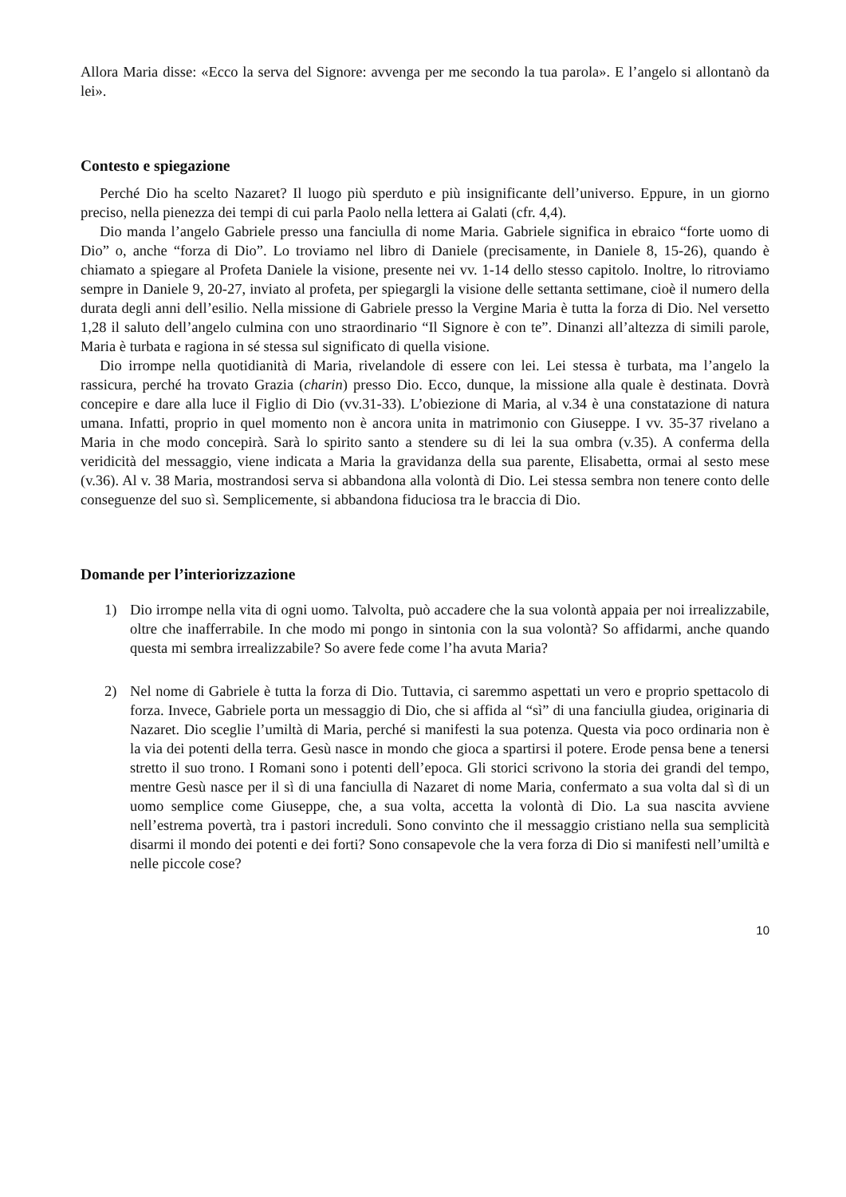Allora Maria disse: «Ecco la serva del Signore: avvenga per me secondo la tua parola». E l’angelo si allontanò da lei».
Contesto e spiegazione
Perché Dio ha scelto Nazaret? Il luogo più sperduto e più insignificante dell’universo. Eppure, in un giorno preciso, nella pienezza dei tempi di cui parla Paolo nella lettera ai Galati (cfr. 4,4).
Dio manda l’angelo Gabriele presso una fanciulla di nome Maria. Gabriele significa in ebraico “forte uomo di Dio” o, anche “forza di Dio”. Lo troviamo nel libro di Daniele (precisamente, in Daniele 8, 15-26), quando è chiamato a spiegare al Profeta Daniele la visione, presente nei vv. 1-14 dello stesso capitolo. Inoltre, lo ritroviamo sempre in Daniele 9, 20-27, inviato al profeta, per spiegargli la visione delle settanta settimane, cioè il numero della durata degli anni dell’esilio. Nella missione di Gabriele presso la Vergine Maria è tutta la forza di Dio. Nel versetto 1,28 il saluto dell’angelo culmina con uno straordinario “Il Signore è con te”. Dinanzi all’altezza di simili parole, Maria è turbata e ragiona in sé stessa sul significato di quella visione.
Dio irrompe nella quotidianità di Maria, rivelandole di essere con lei. Lei stessa è turbata, ma l’angelo la rassicura, perché ha trovato Grazia (charin) presso Dio. Ecco, dunque, la missione alla quale è destinata. Dovrà concepire e dare alla luce il Figlio di Dio (vv.31-33). L’obiezione di Maria, al v.34 è una constatazione di natura umana. Infatti, proprio in quel momento non è ancora unita in matrimonio con Giuseppe. I vv. 35-37 rivelano a Maria in che modo concepirà. Sarà lo spirito santo a stendere su di lei la sua ombra (v.35). A conferma della veridicità del messaggio, viene indicata a Maria la gravidanza della sua parente, Elisabetta, ormai al sesto mese (v.36). Al v. 38 Maria, mostrandosi serva si abbandona alla volontà di Dio. Lei stessa sembra non tenere conto delle conseguenze del suo sì. Semplicemente, si abbandona fiduciosa tra le braccia di Dio.
Domande per l’interiorizzazione
1) Dio irrompe nella vita di ogni uomo. Talvolta, può accadere che la sua volontà appaia per noi irrealizzabile, oltre che inafferrabile. In che modo mi pongo in sintonia con la sua volontà? So affidarmi, anche quando questa mi sembra irrealizzabile? So avere fede come l’ha avuta Maria?
2) Nel nome di Gabriele è tutta la forza di Dio. Tuttavia, ci saremmo aspettati un vero e proprio spettacolo di forza. Invece, Gabriele porta un messaggio di Dio, che si affida al “sì” di una fanciulla giudea, originaria di Nazaret. Dio sceglie l’umiltà di Maria, perché si manifesti la sua potenza. Questa via poco ordinaria non è la via dei potenti della terra. Gesù nasce in mondo che gioca a spartirsi il potere. Erode pensa bene a tenersi stretto il suo trono. I Romani sono i potenti dell’epoca. Gli storici scrivono la storia dei grandi del tempo, mentre Gesù nasce per il sì di una fanciulla di Nazaret di nome Maria, confermato a sua volta dal sì di un uomo semplice come Giuseppe, che, a sua volta, accetta la volontà di Dio. La sua nascita avviene nell’estrema povertà, tra i pastori increduli. Sono convinto che il messaggio cristiano nella sua semplicità disarmi il mondo dei potenti e dei forti? Sono consapevole che la vera forza di Dio si manifesti nell’umiltà e nelle piccole cose?
10